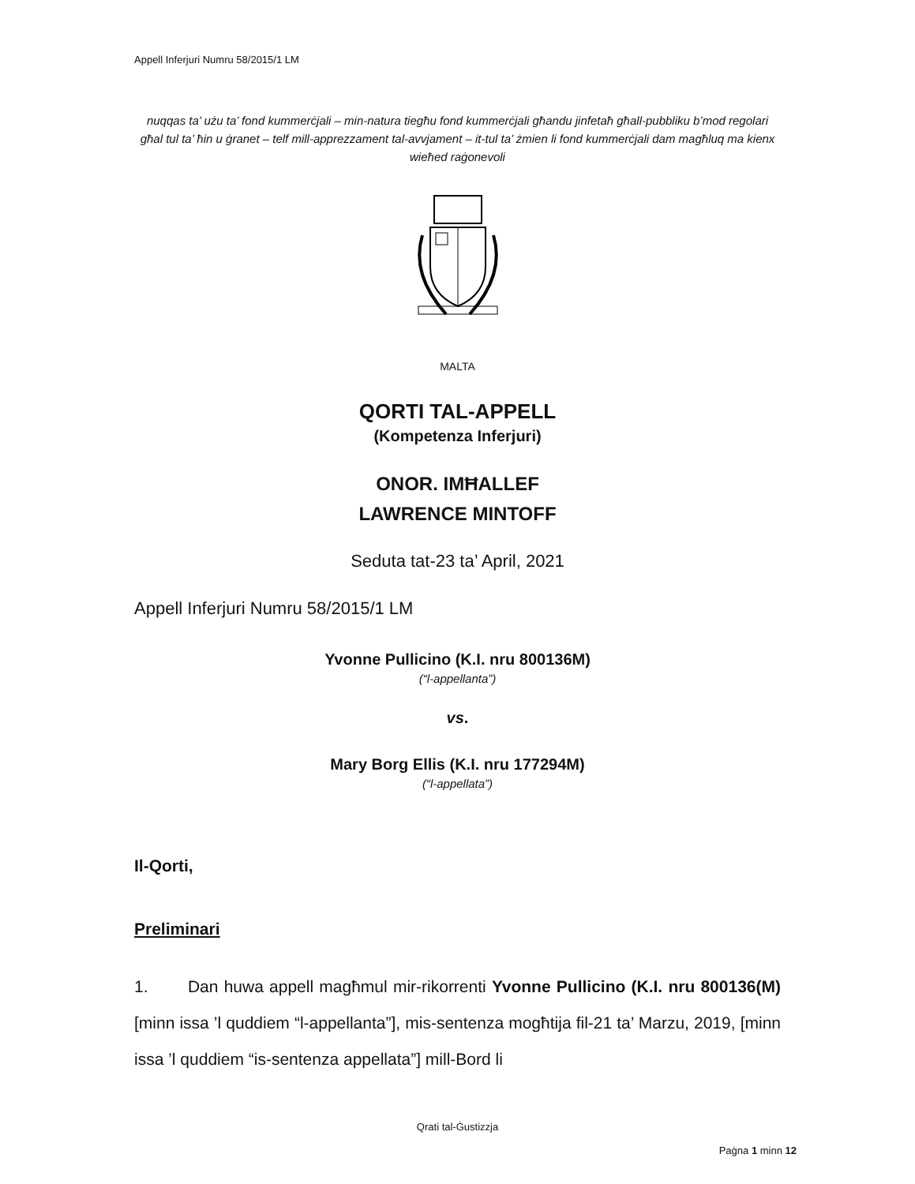Appell Inferjuri Numru 58/2015/1 LM
nuqqas ta’ użu ta’ fond kummerċjali – min-natura tiegħu fond kummerċjali għandu jinfetaħ għall-pubbliku b’mod regolari għal tul ta’ ħin u ġranet – telf mill-apprezzament tal-avvjament – it-tul ta’ żmien li fond kummerċjali dam magħluq ma kienx wieħed raġonevoli
MALTA
QORTI TAL-APPELL
(Kompetenza Inferjuri)
ONOR. IMĦALLEF
LAWRENCE MINTOFF
Seduta tat-23 ta’ April, 2021
Appell Inferjuri Numru 58/2015/1 LM
Yvonne Pullicino (K.I. nru 800136M)
(“l-appellanta”)
vs.
Mary Borg Ellis (K.I. nru 177294M)
(“l-appellata”)
Il-Qorti,
Preliminari
1. Dan huwa appell magħmul mir-rikorrenti Yvonne Pullicino (K.I. nru 800136(M) [minn issa ’l quddiem “l-appellanta”], mis-sentenza mogħtija fil-21 ta’ Marzu, 2019, [minn issa ’l quddiem “is-sentenza appellata”] mill-Bord li
Qrati tal-Ġustizzja
Paġna 1 minn 12